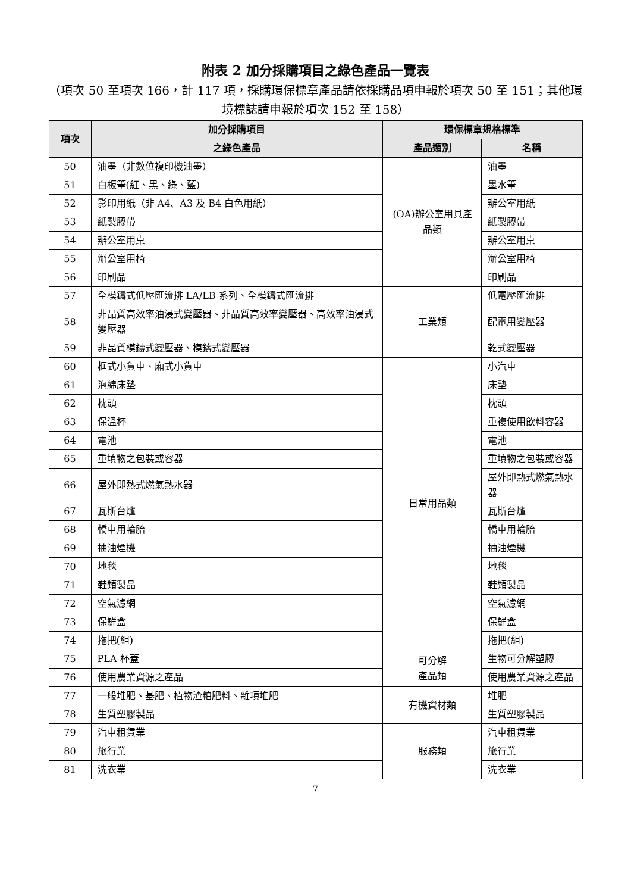附表 2 加分採購項目之綠色產品一覽表
（項次 50 至項次 166，計 117 項，採購環保標章產品請依採購品項申報於項次 50 至 151；其他環境標誌請申報於項次 152 至 158）
| 項次 | 加分採購項目 | 環保標章規格標準 | |
| --- | --- | --- | --- |
| | 之綠色產品 | 產品類別 | 名稱 |
| 50 | 油墨（非數位複印機油墨） | (OA)辦公室用具產品類 | 油墨 |
| 51 | 白板筆(紅、黑、綠、藍) | | 墨水筆 |
| 52 | 影印用紙（非 A4、A3 及 B4 白色用紙） | | 辦公室用紙 |
| 53 | 紙製膠帶 | | 紙製膠帶 |
| 54 | 辦公室用桌 | | 辦公室用桌 |
| 55 | 辦公室用椅 | | 辦公室用椅 |
| 56 | 印刷品 | | 印刷品 |
| 57 | 全模鑄式低壓匯流排 LA/LB 系列、全模鑄式匯流排 | 工業類 | 低電壓匯流排 |
| 58 | 非晶質高效率油浸式變壓器、非晶質高效率變壓器、高效率油浸式變壓器 | | 配電用變壓器 |
| 59 | 非晶質模鑄式變壓器、模鑄式變壓器 | | 乾式變壓器 |
| 60 | 框式小貨車、廂式小貨車 | 日常用品類 | 小汽車 |
| 61 | 泡綿床墊 | | 床墊 |
| 62 | 枕頭 | | 枕頭 |
| 63 | 保溫杯 | | 重複使用飲料容器 |
| 64 | 電池 | | 電池 |
| 65 | 重填物之包裝或容器 | | 重填物之包裝或容器 |
| 66 | 屋外即熱式燃氣熱水器 | | 屋外即熱式燃氣熱水器 |
| 67 | 瓦斯台爐 | | 瓦斯台爐 |
| 68 | 轎車用輪胎 | | 轎車用輪胎 |
| 69 | 抽油煙機 | | 抽油煙機 |
| 70 | 地毯 | | 地毯 |
| 71 | 鞋類製品 | | 鞋類製品 |
| 72 | 空氣濾網 | | 空氣濾網 |
| 73 | 保鮮盒 | | 保鮮盒 |
| 74 | 拖把(組) | | 拖把(組) |
| 75 | PLA 杯蓋 | 可分解 產品類 | 生物可分解塑膠 |
| 76 | 使用農業資源之產品 | | 使用農業資源之產品 |
| 77 | 一般堆肥、基肥、植物渣粕肥料、雜項堆肥 | 有機資材類 | 堆肥 |
| 78 | 生質塑膠製品 | | 生質塑膠製品 |
| 79 | 汽車租賃業 | 服務類 | 汽車租賃業 |
| 80 | 旅行業 | | 旅行業 |
| 81 | 洗衣業 | | 洗衣業 |
7